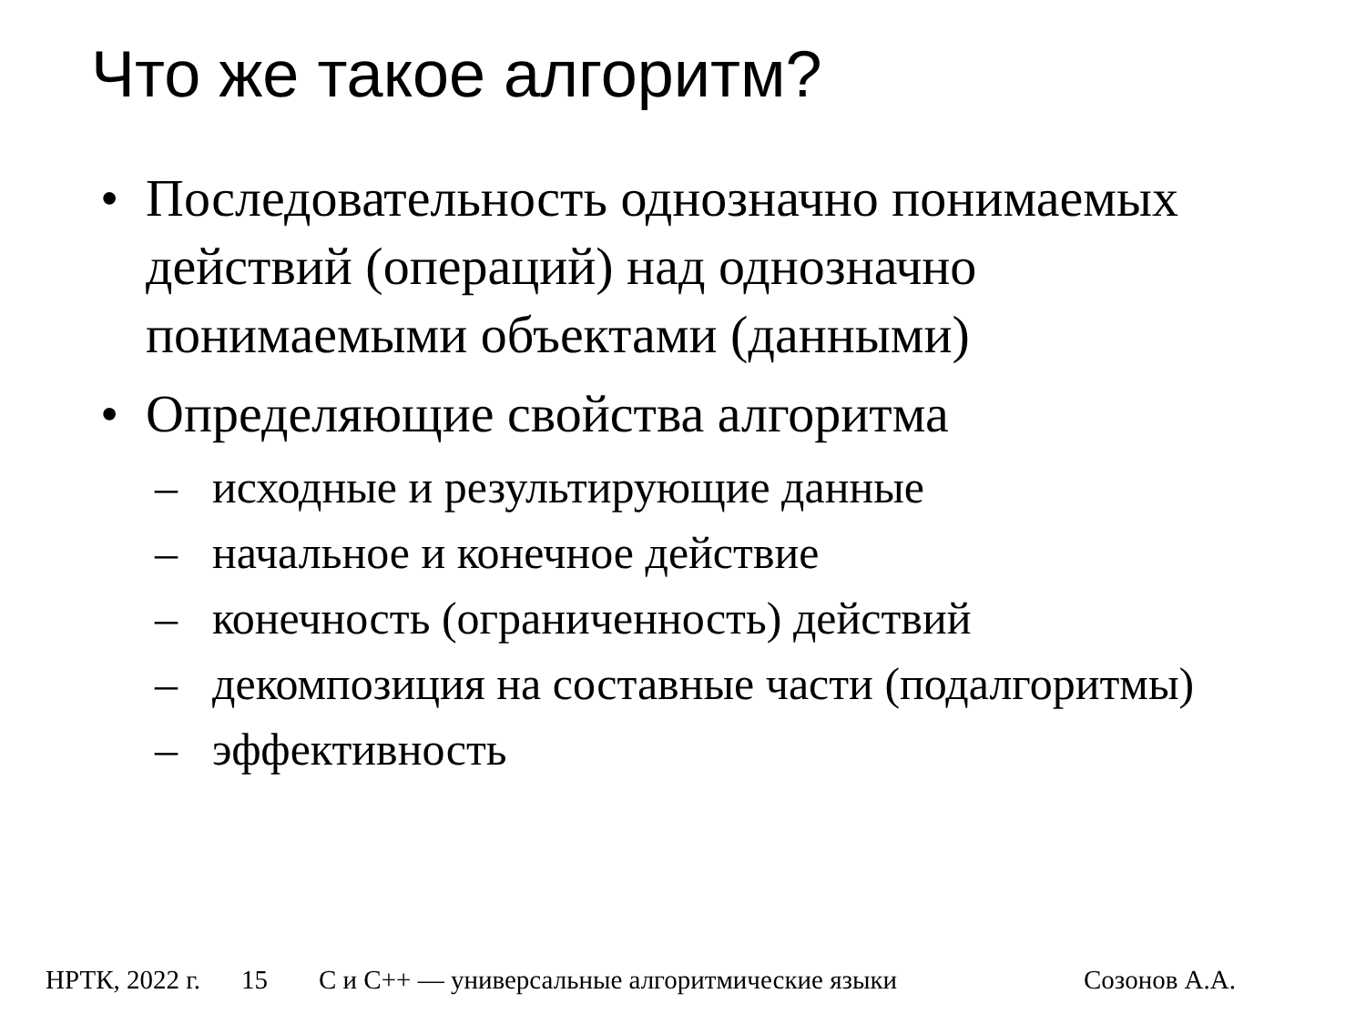Что же такое алгоритм?
• Последовательность однозначно понимаемых действий (операций) над однозначно понимаемыми объектами (данными)
• Определяющие свойства алгоритма
– исходные и результирующие данные
– начальное и конечное действие
– конечность (ограниченность) действий
– декомпозиция на составные части (подалгоритмы)
– эффективность
НРТК, 2022 г. 15 С и С++ — универсальные алгоритмические языки Созонов А.А.